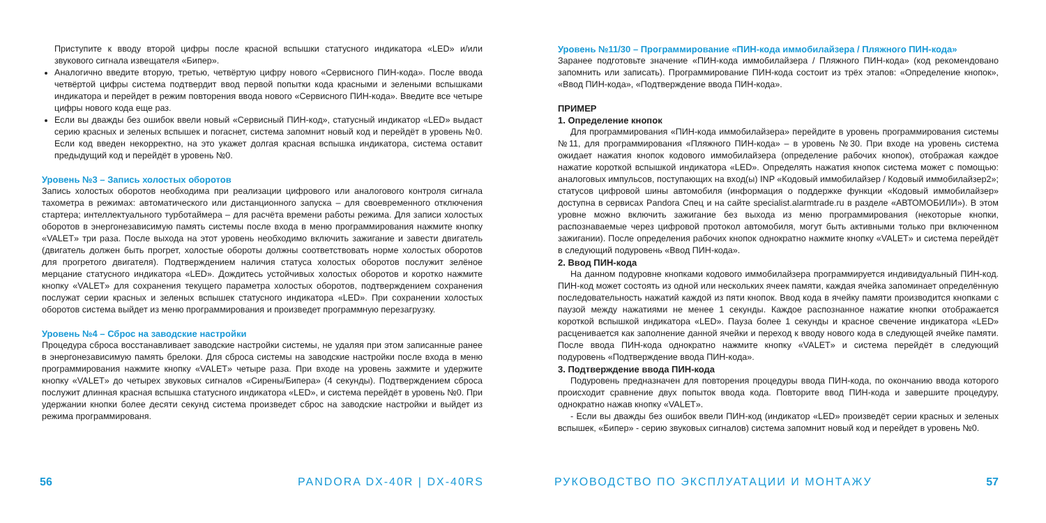Приступите к вводу второй цифры после красной вспышки статусного индикатора «LED» и/или звукового сигнала извещателя «Бипер».
Аналогично введите вторую, третью, четвёртую цифру нового «Сервисного ПИН-кода». После ввода четвёртой цифры система подтвердит ввод первой попытки кода красными и зелеными вспышками индикатора и перейдет в режим повторения ввода нового «Сервисного ПИН-кода». Введите все четыре цифры нового кода еще раз.
Если вы дважды без ошибок ввели новый «Сервисный ПИН-код», статусный индикатор «LED» выдаст серию красных и зеленых вспышек и погаснет, система запомнит новый код и перейдёт в уровень №0. Если код введен некорректно, на это укажет долгая красная вспышка индикатора, система оставит предыдущий код и перейдёт в уровень №0.
Уровень №3 – Запись холостых оборотов
Запись холостых оборотов необходима при реализации цифрового или аналогового контроля сигнала тахометра в режимах: автоматического или дистанционного запуска – для своевременного отключения стартера; интеллектуального турботаймера – для расчёта времени работы режима. Для записи холостых оборотов в энергонезависимую память системы после входа в меню программирования нажмите кнопку «VALET» три раза. После выхода на этот уровень необходимо включить зажигание и завести двигатель (двигатель должен быть прогрет, холостые обороты должны соответствовать норме холостых оборотов для прогретого двигателя). Подтверждением наличия статуса холостых оборотов послужит зелёное мерцание статусного индикатора «LED». Дождитесь устойчивых холостых оборотов и коротко нажмите кнопку «VALET» для сохранения текущего параметра холостых оборотов, подтверждением сохранения послужат серии красных и зеленых вспышек статусного индикатора «LED». При сохранении холостых оборотов система выйдет из меню программирования и произведет программную перезагрузку.
Уровень №4 – Сброс на заводские настройки
Процедура сброса восстанавливает заводские настройки системы, не удаляя при этом записанные ранее в энергонезависимую память брелоки. Для сброса системы на заводские настройки после входа в меню программирования нажмите кнопку «VALET» четыре раза. При входе на уровень зажмите и удержите кнопку «VALET» до четырех звуковых сигналов «Сирены/Бипера» (4 секунды). Подтверждением сброса послужит длинная красная вспышка статусного индикатора «LED», и система перейдёт в уровень №0. При удержании кнопки более десяти секунд система произведет сброс на заводские настройки и выйдет из режима программированя.
Уровень №11/30 – Программирование «ПИН-кода иммобилайзера / Пляжного ПИН-кода»
Заранее подготовьте значение «ПИН-кода иммобилайзера / Пляжного ПИН-кода» (код рекомендовано запомнить или записать). Программирование ПИН-кода состоит из трёх этапов: «Определение кнопок», «Ввод ПИН-кода», «Подтверждение ввода ПИН-кода».
ПРИМЕР
1. Определение кнопок
Для программирования «ПИН-кода иммобилайзера» перейдите в уровень программирования системы №11, для программирования «Пляжного ПИН-кода» – в уровень №30. При входе на уровень система ожидает нажатия кнопок кодового иммобилайзера (определение рабочих кнопок), отображая каждое нажатие короткой вспышкой индикатора «LED». Определять нажатия кнопок система может с помощью: аналоговых импульсов, поступающих на вход(ы) INP «Кодовый иммобилайзер / Кодовый иммобилайзер2»; статусов цифровой шины автомобиля (информация о поддержке функции «Кодовый иммобилайзер» доступна в сервисах Pandora Спец и на сайте specialist.alarmtrade.ru в разделе «АВТОМОБИЛИ»). В этом уровне можно включить зажигание без выхода из меню программирования (некоторые кнопки, распознаваемые через цифровой протокол автомобиля, могут быть активными только при включенном зажигании). После определения рабочих кнопок однократно нажмите кнопку «VALET» и система перейдёт в следующий подуровень «Ввод ПИН-кода».
2. Ввод ПИН-кода
На данном подуровне кнопками кодового иммобилайзера программируется индивидуальный ПИН-код. ПИН-код может состоять из одной или нескольких ячеек памяти, каждая ячейка запоминает определённую последовательность нажатий каждой из пяти кнопок. Ввод кода в ячейку памяти производится кнопками с паузой между нажатиями не менее 1 секунды. Каждое распознанное нажатие кнопки отображается короткой вспышкой индикатора «LED». Пауза более 1 секунды и красное свечение индикатора «LED» расценивается как заполнение данной ячейки и переход к вводу нового кода в следующей ячейке памяти. После ввода ПИН-кода однократно нажмите кнопку «VALET» и система перейдёт в следующий подуровень «Подтверждение ввода ПИН-кода».
3. Подтверждение ввода ПИН-кода
Подуровень предназначен для повторения процедуры ввода ПИН-кода, по окончанию ввода которого происходит сравнение двух попыток ввода кода. Повторите ввод ПИН-кода и завершите процедуру, однократно нажав кнопку «VALET».
- Если вы дважды без ошибок ввели ПИН-код (индикатор «LED» произведёт серии красных и зеленых вспышек, «Бипер» - серию звуковых сигналов) система запомнит новый код и перейдет в уровень №0.
56 PANDORA DX-40R | DX-40RS РУКОВОДСТВО ПО ЭКСПЛУАТАЦИИ И МОНТАЖУ 57